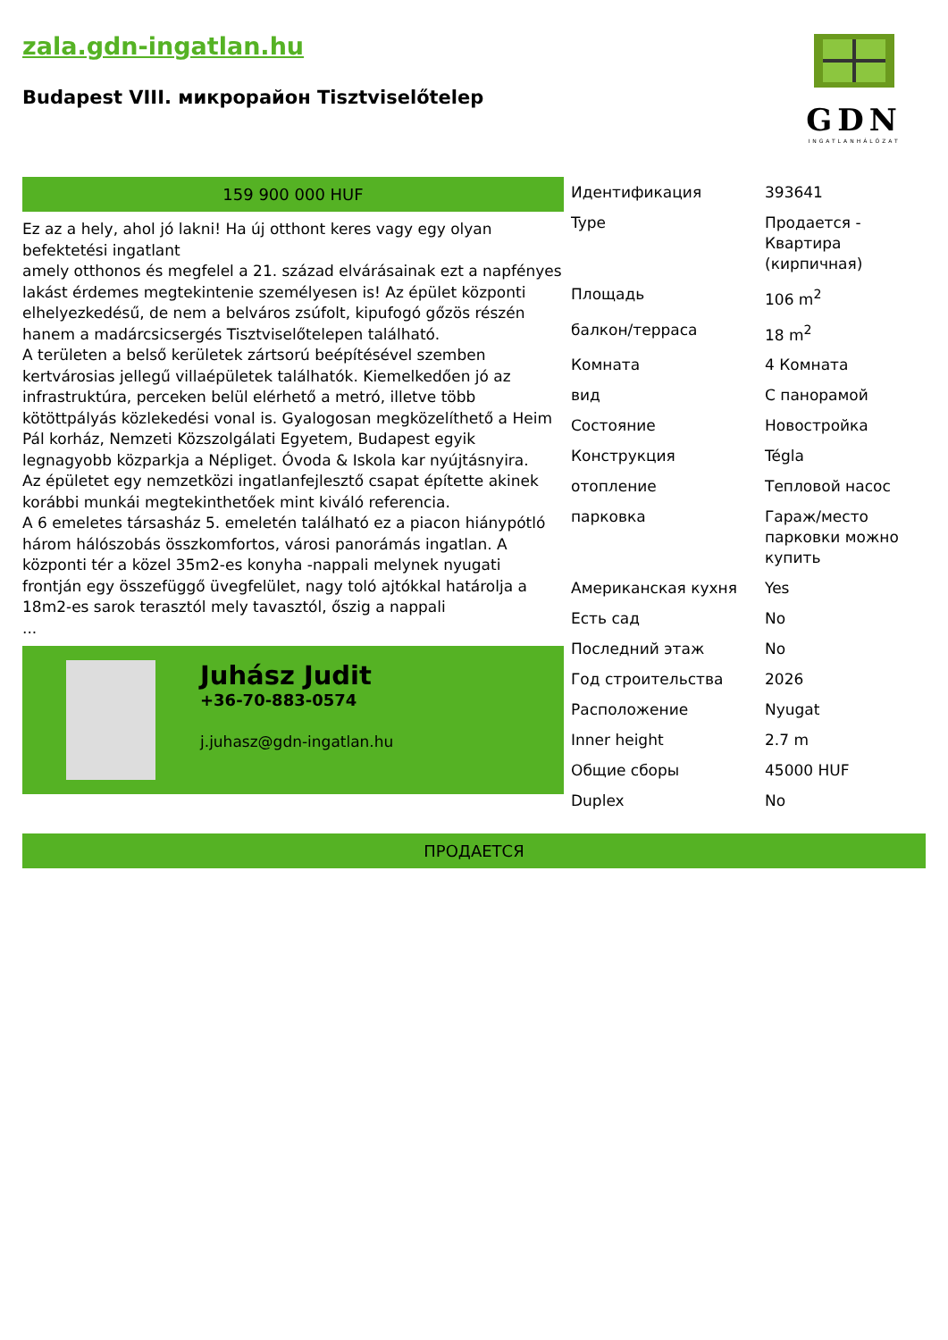zala.gdn-ingatlan.hu
Budapest VIII. микрорайон Tisztviselőtelep
GDN
INGATLANHÁLÓZAT
159 900 000 HUF
Ez az a hely, ahol jó lakni! Ha új otthont keres vagy egy olyan befektetési ingatlant
amely otthonos és megfelel a 21. század elvárásainak ezt a napfényes lakást érdemes megtekintenie személyesen is! Az épület központi elhelyezkedésű, de nem a belváros zsúfolt, kipufogó gőzös részén hanem a madárcsicsergés Tisztviselőtelepen található.
A területen a belső kerületek zártsorú beépítésével szemben kertvárosias jellegű villaépületek találhatók. Kiemelkedően jó az infrastruktúra, perceken belül elérhető a metró, illetve több kötöttpályás közlekedési vonal is. Gyalogosan megközelíthető a Heim Pál korház, Nemzeti Közszolgálati Egyetem, Budapest egyik legnagyobb közparkja a Népliget. Óvoda & Iskola kar nyújtásnyira.
Az épületet egy nemzetközi ingatlanfejlesztő csapat építette akinek korábbi munkái megtekinthetőek mint kiváló referencia.
A 6 emeletes társasház 5. emeletén található ez a piacon hiánypótló három hálószobás összkomfortos, városi panorámás ingatlan. A központi tér a közel 35m2-es konyha -nappali melynek nyugati frontján egy összefüggő üvegfelület, nagy toló ajtókkal határolja a 18m2-es sarok terasztól mely tavasztól, őszig a nappali
...
Juhász Judit
+36-70-883-0574
j.juhasz@gdn-ingatlan.hu
| Идентификация | 393641 |
| Type | Продается - Квартира (кирпичная) |
| Площадь | 106 m<sup>2</sup> |
| балкон/терраса | 18 m<sup>2</sup> |
| Комната | 4 Комната |
| вид | С панорамой |
| Состояние | Новостройка |
| Конструкция | Tégla |
| отопление | Тепловой насос |
| парковка | Гараж/место парковки можно купить |
| Американская кухня | Yes |
| Есть сад | No |
| Последний этаж | No |
| Год строительства | 2026 |
| Расположение | Nyugat |
| Inner height | 2.7 m |
| Общие сборы | 45000 HUF |
| Duplex | No |
ПРОДАЕТСЯ